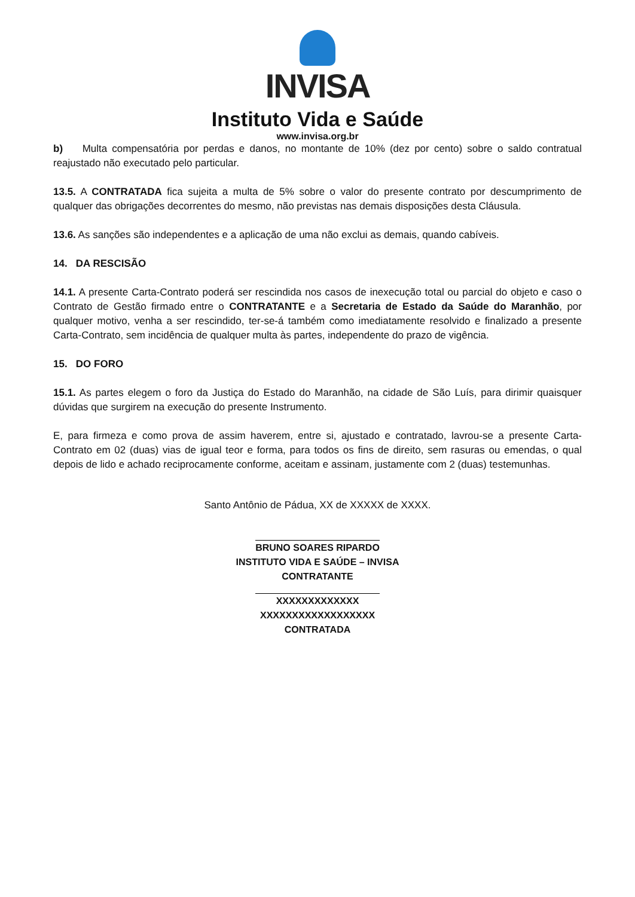INVISA
Instituto Vida e Saúde
www.invisa.org.br
b) Multa compensatória por perdas e danos, no montante de 10% (dez por cento) sobre o saldo contratual reajustado não executado pelo particular.
13.5. A CONTRATADA fica sujeita a multa de 5% sobre o valor do presente contrato por descumprimento de qualquer das obrigações decorrentes do mesmo, não previstas nas demais disposições desta Cláusula.
13.6. As sanções são independentes e a aplicação de uma não exclui as demais, quando cabíveis.
14. DA RESCISÃO
14.1. A presente Carta-Contrato poderá ser rescindida nos casos de inexecução total ou parcial do objeto e caso o Contrato de Gestão firmado entre o CONTRATANTE e a Secretaria de Estado da Saúde do Maranhão, por qualquer motivo, venha a ser rescindido, ter-se-á também como imediatamente resolvido e finalizado a presente Carta-Contrato, sem incidência de qualquer multa às partes, independente do prazo de vigência.
15. DO FORO
15.1. As partes elegem o foro da Justiça do Estado do Maranhão, na cidade de São Luís, para dirimir quaisquer dúvidas que surgirem na execução do presente Instrumento.
E, para firmeza e como prova de assim haverem, entre si, ajustado e contratado, lavrou-se a presente Carta-Contrato em 02 (duas) vias de igual teor e forma, para todos os fins de direito, sem rasuras ou emendas, o qual depois de lido e achado reciprocamente conforme, aceitam e assinam, justamente com 2 (duas) testemunhas.
Santo Antônio de Pádua, XX de XXXXX de XXXX.
BRUNO SOARES RIPARDO
INSTITUTO VIDA E SAÚDE – INVISA
CONTRATANTE
XXXXXXXXXXXXX
XXXXXXXXXXXXXXXXXX
CONTRATADA